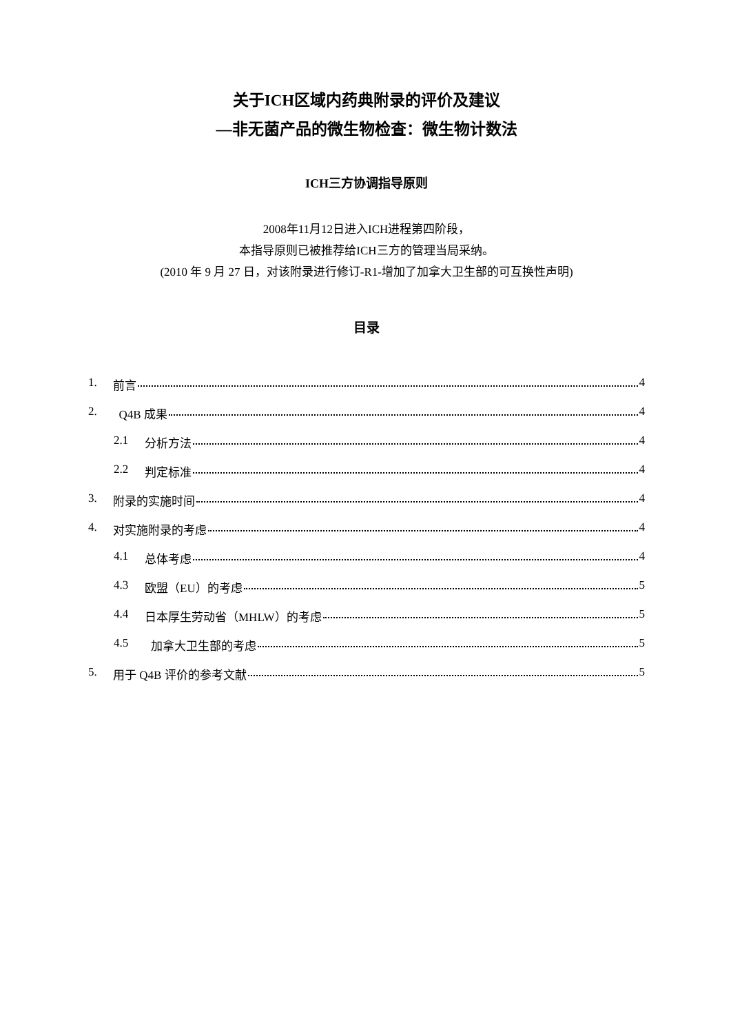关于ICH区域内药典附录的评价及建议
—非无菌产品的微生物检查：微生物计数法
ICH三方协调指导原则
2008年11月12日进入ICH进程第四阶段，
本指导原则已被推荐给ICH三方的管理当局采纳。
(2010 年 9 月 27 日，对该附录进行修订-R1-增加了加拿大卫生部的可互换性声明)
目录
1. 前言 4
2. Q4B 成果 4
2.1 分析方法 4
2.2 判定标准 4
3. 附录的实施时间 4
4. 对实施附录的考虑 4
4.1 总体考虑 4
4.3 欧盟（EU）的考虑 5
4.4 日本厚生劳动省（MHLW）的考虑 5
4.5 加拿大卫生部的考虑 5
5. 用于 Q4B 评价的参考文献 5